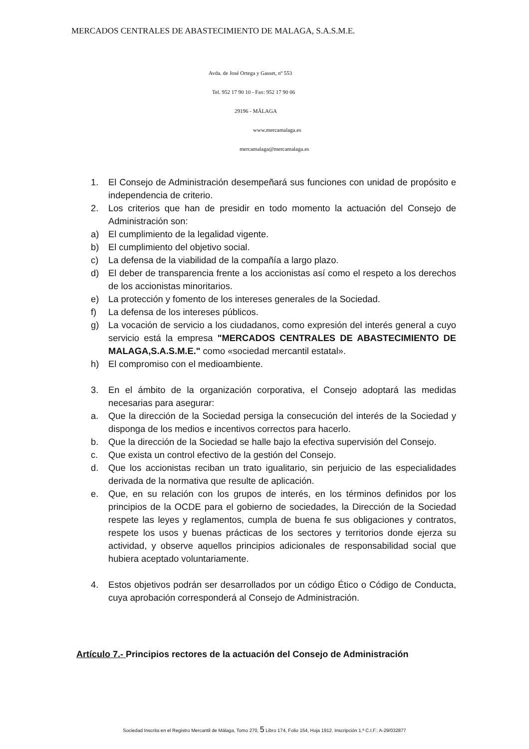MERCADOS CENTRALES DE ABASTECIMIENTO DE MALAGA, S.A.S.M.E.
Avda. de José Ortega y Gasset, nº 553
Tel. 952 17 90 10 - Fax: 952 17 90 06
29196 - MÁLAGA
www.mercamalaga.es
mercamalaga@mercamalaga.es
1. El Consejo de Administración desempeñará sus funciones con unidad de propósito e independencia de criterio.
2. Los criterios que han de presidir en todo momento la actuación del Consejo de Administración son:
a) El cumplimiento de la legalidad vigente.
b) El cumplimiento del objetivo social.
c) La defensa de la viabilidad de la compañía a largo plazo.
d) El deber de transparencia frente a los accionistas así como el respeto a los derechos de los accionistas minoritarios.
e) La protección y fomento de los intereses generales de la Sociedad.
f) La defensa de los intereses públicos.
g) La vocación de servicio a los ciudadanos, como expresión del interés general a cuyo servicio está la empresa "MERCADOS CENTRALES DE ABASTECIMIENTO DE MALAGA,S.A.S.M.E." como «sociedad mercantil estatal».
h) El compromiso con el medioambiente.
3. En el ámbito de la organización corporativa, el Consejo adoptará las medidas necesarias para asegurar:
a. Que la dirección de la Sociedad persiga la consecución del interés de la Sociedad y disponga de los medios e incentivos correctos para hacerlo.
b. Que la dirección de la Sociedad se halle bajo la efectiva supervisión del Consejo.
c. Que exista un control efectivo de la gestión del Consejo.
d. Que los accionistas reciban un trato igualitario, sin perjuicio de las especialidades derivada de la normativa que resulte de aplicación.
e. Que, en su relación con los grupos de interés, en los términos definidos por los principios de la OCDE para el gobierno de sociedades, la Dirección de la Sociedad respete las leyes y reglamentos, cumpla de buena fe sus obligaciones y contratos, respete los usos y buenas prácticas de los sectores y territorios donde ejerza su actividad, y observe aquellos principios adicionales de responsabilidad social que hubiera aceptado voluntariamente.
4. Estos objetivos podrán ser desarrollados por un código Ético o Código de Conducta, cuya aprobación corresponderá al Consejo de Administración.
Artículo 7.- Principios rectores de la actuación del Consejo de Administración
Sociedad Inscrita en el Registro Mercantil de Málaga, Tomo 270, 5 Libro 174, Folio 154, Hoja 1912. Inscripción 1.ª C.I.F.: A-29/032877